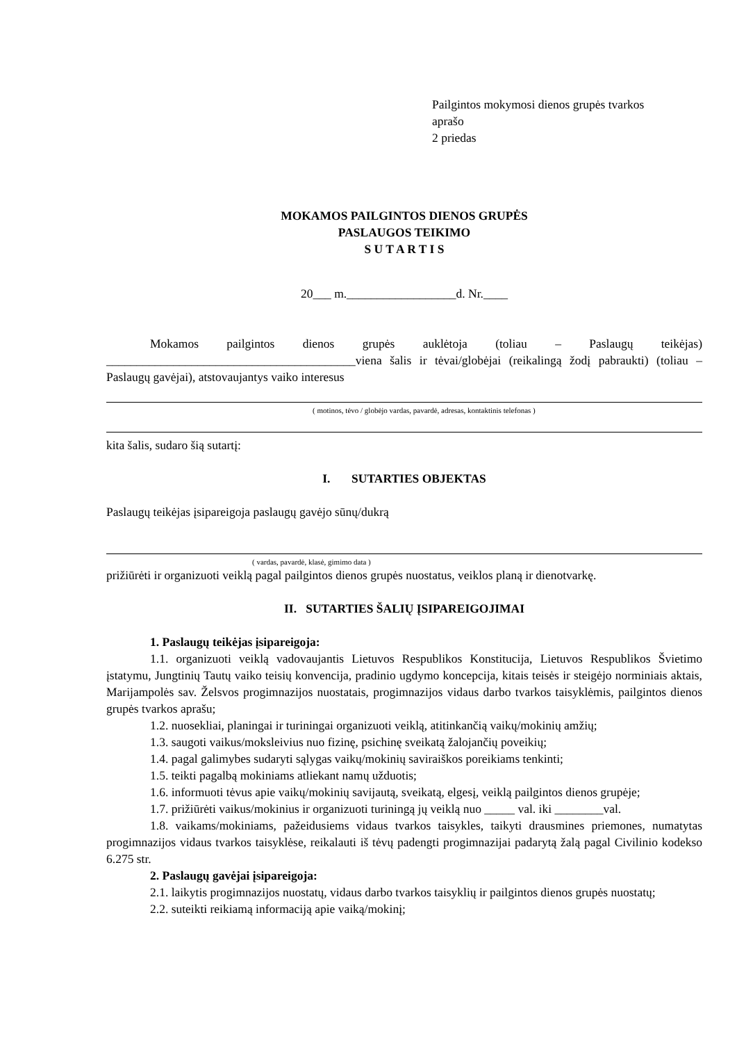Pailgintos mokymosi dienos grupės tvarkos
aprašo
2 priedas
MOKAMOS PAILGINTOS DIENOS GRUPĖS
PASLAUGOS TEIKIMO
S U T A R T I S
20___ m.__________________d. Nr.____
Mokamos pailgintos dienos grupės auklėtoja (toliau – Paslaugų teikėjas) _________________________________________viena šalis ir tėvai/globėjai (reikalingą žodį pabraukti) (toliau – Paslaugų gavėjai), atstovaujantys vaiko interesus
( motinos, tėvo / globėjo vardas, pavardė, adresas, kontaktinis telefonas )
kita šalis, sudaro šią sutartį:
I. SUTARTIES OBJEKTAS
Paslaugų teikėjas įsipareigoja paslaugų gavėjo sūnų/dukrą
( vardas, pavardė, klasė, gimimo data )
prižiūrėti ir organizuoti veiklą pagal pailgintos dienos grupės nuostatus, veiklos planą ir dienotvarkę.
II. SUTARTIES ŠALIŲ ĮSIPAREIGOJIMAI
1. Paslaugų teikėjas įsipareigoja:
1.1. organizuoti veiklą vadovaujantis Lietuvos Respublikos Konstitucija, Lietuvos Respublikos Švietimo įstatymu, Jungtinių Tautų vaiko teisių konvencija, pradinio ugdymo koncepcija, kitais teisės ir steigėjo norminiais aktais, Marijampolės sav. Želsvos progimnazijos nuostatais, progimnazijos vidaus darbo tvarkos taisyklėmis, pailgintos dienos grupės tvarkos aprašu;
1.2. nuosekliai, planingai ir turiningai organizuoti veiklą, atitinkančią vaikų/mokinių amžių;
1.3. saugoti vaikus/moksleivius nuo fizinę, psichinę sveikatą žalojančių poveikių;
1.4. pagal galimybes sudaryti sąlygas vaikų/mokinių saviraiškos poreikiams tenkinti;
1.5. teikti pagalbą mokiniams atliekant namų užduotis;
1.6. informuoti tėvus apie vaikų/mokinių savijautą, sveikatą, elgesį, veiklą pailgintos dienos grupėje;
1.7. prižiūrėti vaikus/mokinius ir organizuoti turiningą jų veiklą nuo _____ val. iki ________val.
1.8. vaikams/mokiniams, pažeidusiems vidaus tvarkos taisykles, taikyti drausmines priemones, numatytas progimnazijos vidaus tvarkos taisyklėse, reikalauti iš tėvų padengti progimnazijai padarytą žalą pagal Civilinio kodekso 6.275 str.
2. Paslaugų gavėjai įsipareigoja:
2.1. laikytis progimnazijos nuostatų, vidaus darbo tvarkos taisyklių ir pailgintos dienos grupės nuostatų;
2.2. suteikti reikiamą informaciją apie vaiką/mokinį;